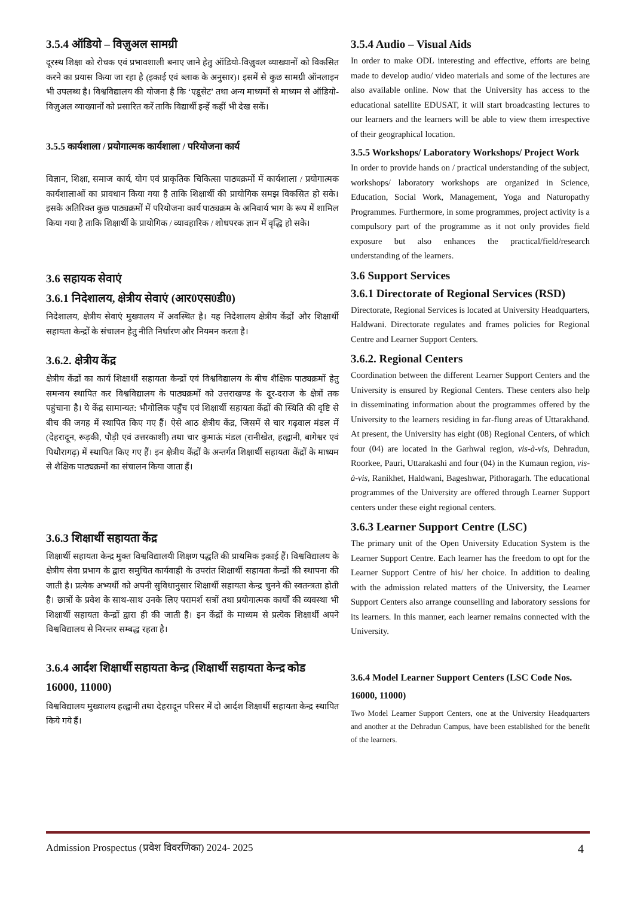3.5.4 ऑडियो – विज़ुअल सामग्री
दूरस्थ शिक्षा को रोचक एवं प्रभावशाली बनाए जाने हेतु ऑडियो-विज़ुवल व्याख्यानों को विकसित करने का प्रयास किया जा रहा है (इकाई एवं ब्लाक के अनुसार)। इसमें से कुछ सामग्री ऑनलाइन भी उपलब्ध है। विश्वविद्यालय की योजना है कि ‘एडूसेट’ तथा अन्य माध्यमों से माध्यम से ऑडियो-विज़ुअल व्याख्यानों को प्रसारित करें ताकि विद्यार्थी इन्हें कहीं भी देख सकें।
3.5.5 कार्यशाला / प्रयोगात्मक कार्यशाला / परियोजना कार्य
विज्ञान, शिक्षा, समाज कार्य, योग एवं प्राकृतिक चिकित्सा पाठ्यक्रमों में कार्यशाला / प्रयोगात्मक कार्यशालाओं का प्रावधान किया गया है ताकि शिक्षार्थी की प्रायोगिक समझ विकसित हो सके। इसके अतिरिक्त कुछ पाठ्यक्रमों में परियोजना कार्य पाठ्यक्रम के अनिवार्य भाग के रूप में शामिल किया गया है ताकि शिक्षार्थी के प्रायोगिक / व्यावहारिक / शोधपरक ज्ञान में वृद्धि हो सके।
3.6 सहायक सेवाएं
3.6.1 निदेशालय, क्षेत्रीय सेवाएं (आर0एस0डी0)
निदेशालय, क्षेत्रीय सेवाएं मुख्यालय में अवस्थित है। यह निदेशालय क्षेत्रीय केंद्रों और शिक्षार्थी सहायता केन्द्रों के संचालन हेतु नीति निर्धारण और नियमन करता है।
3.6.2. क्षेत्रीय केंद्र
क्षेत्रीय केंद्रों का कार्य शिक्षार्थी सहायता केन्द्रों एवं विश्वविद्यालय के बीच शैक्षिक पाठ्यक्रमों हेतु समन्वय स्थापित कर विश्वविद्यालय के पाठ्यक्रमों को उत्तराखण्ड के दूर-दराज के क्षेत्रों तक पहुंचाना है। ये केंद्र सामान्यत: भौगोलिक पहुँच एवं शिक्षार्थी सहायता केंद्रों की स्थिति की दृष्टि से बीच की जगह में स्थापित किए गए हैं। ऐसे आठ क्षेत्रीय केंद्र, जिसमें से चार गढ़वाल मंडल में (देहरादून, रूड़की, पौड़ी एवं उत्तरकाशी) तथा चार कुमाऊं मंडल (रानीखेत, हल्द्वानी, बागेश्वर एवं पिथौरागढ़) में स्थापित किए गए हैं। इन क्षेत्रीय केंद्रों के अन्तर्गत शिक्षार्थी सहायता केंद्रों के माध्यम से शैक्षिक पाठ्यक्रमों का संचालन किया जाता हैं।
3.6.3 शिक्षार्थी सहायता केंद्र
शिक्षार्थी सहायता केन्द्र मुक्त विश्वविद्यालयी शिक्षण पद्धति की प्राथमिक इकाई हैं। विश्वविद्यालय के क्षेत्रीय सेवा प्रभाग के द्वारा समुचित कार्यवाही के उपरांत शिक्षार्थी सहायता केन्द्रों की स्थापना की जाती है। प्रत्येक अभ्यर्थी को अपनी सुविधानुसार शिक्षार्थी सहायता केन्द्र चुनने की स्वतन्त्रता होती है। छात्रों के प्रवेश के साथ-साथ उनके लिए परामर्श सत्रों तथा प्रयोगात्मक कार्यों की व्यवस्था भी शिक्षार्थी सहायता केन्द्रों द्वारा ही की जाती है। इन केंद्रों के माध्यम से प्रत्येक शिक्षार्थी अपने विश्वविद्यालय से निरन्तर सम्बद्ध रहता है।
3.6.4 आर्दश शिक्षार्थी सहायता केन्द्र (शिक्षार्थी सहायता केन्द्र कोड 16000, 11000)
विश्वविद्यालय मुख्यालय हल्द्वानी तथा देहरादून परिसर में दो आर्दश शिक्षार्थी सहायता केन्द्र स्थापित किये गये हैं।
3.5.4 Audio – Visual Aids
In order to make ODL interesting and effective, efforts are being made to develop audio/ video materials and some of the lectures are also available online. Now that the University has access to the educational satellite EDUSAT, it will start broadcasting lectures to our learners and the learners will be able to view them irrespective of their geographical location.
3.5.5 Workshops/ Laboratory Workshops/ Project Work
In order to provide hands on / practical understanding of the subject, workshops/ laboratory workshops are organized in Science, Education, Social Work, Management, Yoga and Naturopathy Programmes. Furthermore, in some programmes, project activity is a compulsory part of the programme as it not only provides field exposure but also enhances the practical/field/research understanding of the learners.
3.6 Support Services
3.6.1 Directorate of Regional Services (RSD)
Directorate, Regional Services is located at University Headquarters, Haldwani. Directorate regulates and frames policies for Regional Centre and Learner Support Centers.
3.6.2. Regional Centers
Coordination between the different Learner Support Centers and the University is ensured by Regional Centers. These centers also help in disseminating information about the programmes offered by the University to the learners residing in far-flung areas of Uttarakhand. At present, the University has eight (08) Regional Centers, of which four (04) are located in the Garhwal region, vis-à-vis, Dehradun, Roorkee, Pauri, Uttarakashi and four (04) in the Kumaun region, vis-à-vis, Ranikhet, Haldwani, Bageshwar, Pithoragarh. The educational programmes of the University are offered through Learner Support centers under these eight regional centers.
3.6.3 Learner Support Centre (LSC)
The primary unit of the Open University Education System is the Learner Support Centre. Each learner has the freedom to opt for the Learner Support Centre of his/ her choice. In addition to dealing with the admission related matters of the University, the Learner Support Centers also arrange counselling and laboratory sessions for its learners. In this manner, each learner remains connected with the University.
3.6.4 Model Learner Support Centers (LSC Code Nos. 16000, 11000)
Two Model Learner Support Centers, one at the University Headquarters and another at the Dehradun Campus, have been established for the benefit of the learners.
Admission Prospectus (प्रवेश विवरणिका) 2024- 2025 4